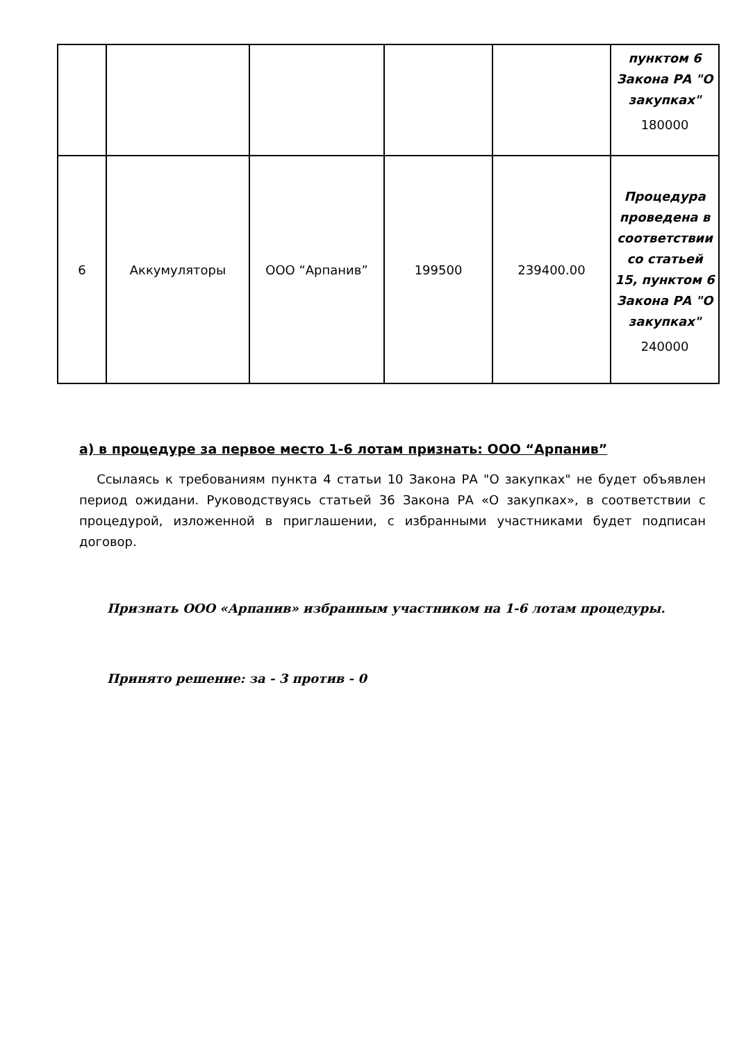| | | | | | пунктом 6 Закона РА "О закупках" 180000 |
| 6 | Аккумуляторы | ООО “Арпанив” | 199500 | 239400.00 | Процедура проведена в соответствии со статьей 15, пунктом 6 Закона РА "О закупках" 240000 |
а) в процедуре за первое место 1-6 лотам признать: ООО “Арпанив”
Ссылаясь к требованиям пункта 4 статьи 10 Закона РА "О закупках" не будет объявлен период ожидани. Руководствуясь статьей 36 Закона РА «О закупках», в соответствии с процедурой, изложенной в приглашении, с избранными участниками будет подписан договор.
Признать ООО «Арпанив» избранным участником на 1-6 лотам процедуры.
Принято решение: за - 3 против - 0